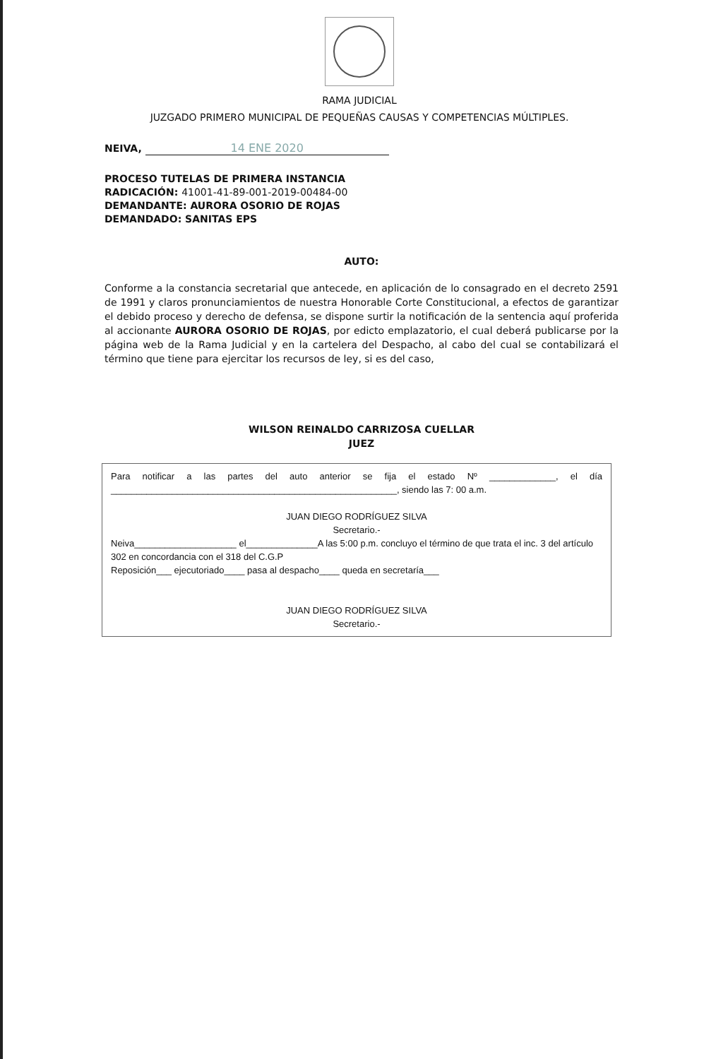RAMA JUDICIAL
JUZGADO PRIMERO MUNICIPAL DE PEQUEÑAS CAUSAS Y COMPETENCIAS MÚLTIPLES.
NEIVA, 14 ENE 2020
PROCESO TUTELAS DE PRIMERA INSTANCIA
RADICACIÓN: 41001-41-89-001-2019-00484-00
DEMANDANTE: AURORA OSORIO DE ROJAS
DEMANDADO: SANITAS EPS
AUTO:
Conforme a la constancia secretarial que antecede, en aplicación de lo consagrado en el decreto 2591 de 1991 y claros pronunciamientos de nuestra Honorable Corte Constitucional, a efectos de garantizar el debido proceso y derecho de defensa, se dispone surtir la notificación de la sentencia aquí proferida al accionante AURORA OSORIO DE ROJAS, por edicto emplazatorio, el cual deberá publicarse por la página web de la Rama Judicial y en la cartelera del Despacho, al cabo del cual se contabilizará el término que tiene para ejercitar los recursos de ley, si es del caso,
WILSON REINALDO CARRIZOSA CUELLAR
JUEZ
Para notificar a las partes del auto anterior se fija el estado Nº _____________, el día ________________________________________________________, siendo las 7: 00 a.m.
JUAN DIEGO RODRÍGUEZ SILVA
Secretario.-
Neiva____________________ el______________A las 5:00 p.m. concluyo el término de que trata el inc. 3 del artículo 302 en concordancia con el 318 del C.G.P
Reposición___ ejecutoriado____ pasa al despacho____ queda en secretaría___
JUAN DIEGO RODRÍGUEZ SILVA
Secretario.-